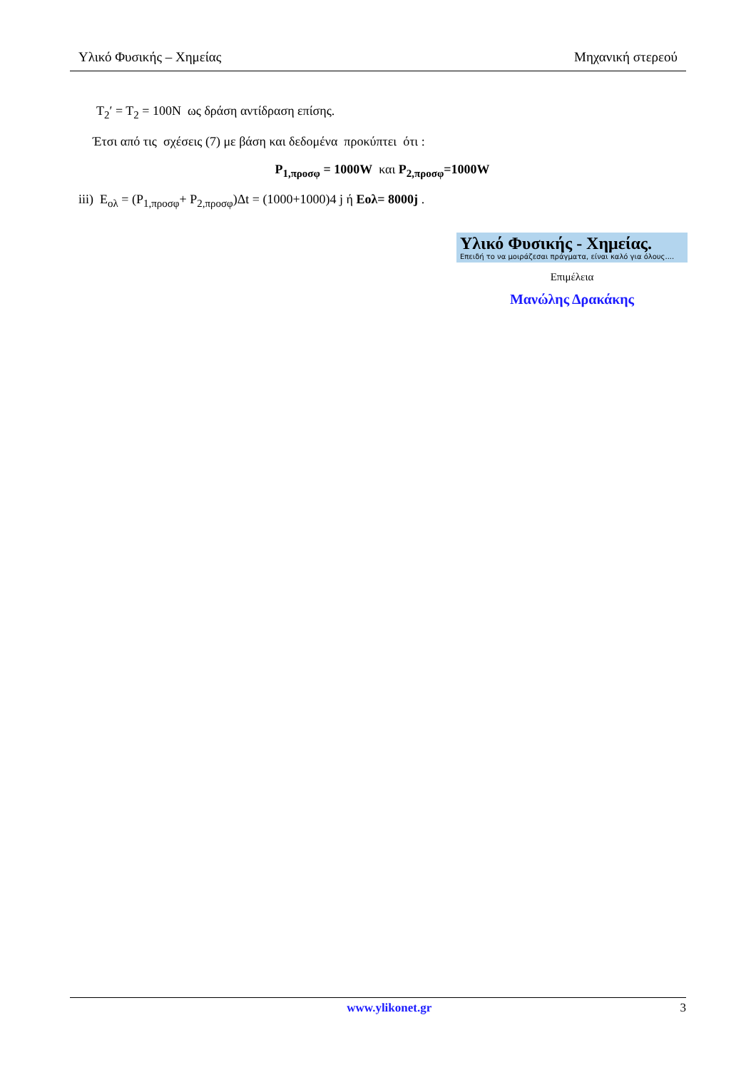Υλικό Φυσικής – Χημείας Μηχανική στερεού
T<sub>2</sub>′ = T<sub>2</sub> = 100N ως δράση αντίδραση επίσης.
Έτσι από τις σχέσεις (7) με βάση και δεδομένα προκύπτει ότι :
P<sub>1,προσφ</sub> = 1000W και P<sub>2,προσφ</sub>=1000W
iii) E<sub>ολ</sub> = (P<sub>1,προσφ</sub>+ P<sub>2,προσφ</sub>)Δt = (1000+1000)4 j ή Εολ= 8000j .
Υλικό Φυσικής - Χημείας.
Επειδή το να μοιράζεσαι πράγματα, είναι καλό για όλους....
Επιμέλεια
Μανώλης Δρακάκης
www.ylikonet.gr 3